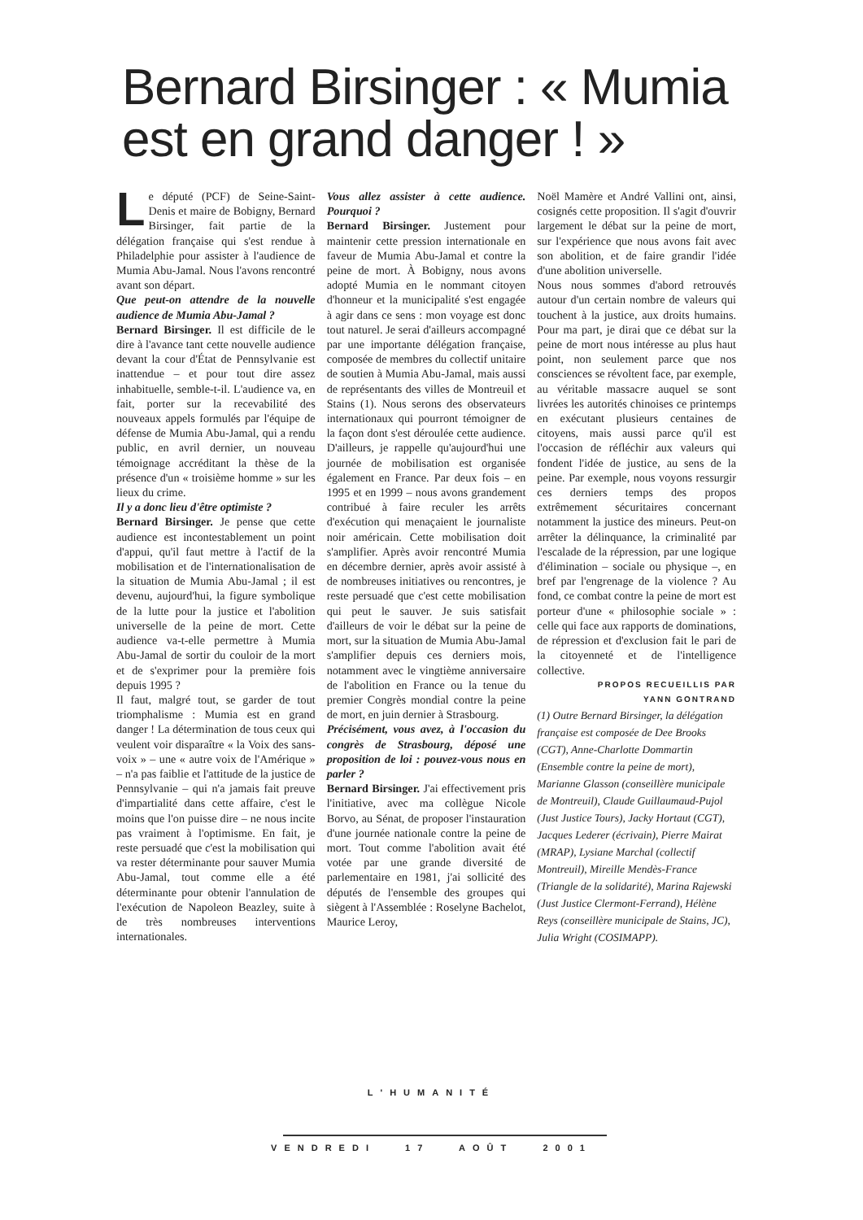Bernard Birsinger : « Mumia est en grand danger ! »
Le député (PCF) de Seine-Saint-Denis et maire de Bobigny, Bernard Birsinger, fait partie de la délégation française qui s'est rendue à Philadelphie pour assister à l'audience de Mumia Abu-Jamal. Nous l'avons rencontré avant son départ.
Que peut-on attendre de la nouvelle audience de Mumia Abu-Jamal ?
Bernard Birsinger. Il est difficile de le dire à l'avance tant cette nouvelle audience devant la cour d'État de Pennsylvanie est inattendue – et pour tout dire assez inhabituelle, semble-t-il. L'audience va, en fait, porter sur la recevabilité des nouveaux appels formulés par l'équipe de défense de Mumia Abu-Jamal, qui a rendu public, en avril dernier, un nouveau témoignage accréditant la thèse de la présence d'un « troisième homme » sur les lieux du crime.
Il y a donc lieu d'être optimiste ?
Bernard Birsinger. Je pense que cette audience est incontestablement un point d'appui, qu'il faut mettre à l'actif de la mobilisation et de l'internationalisation de la situation de Mumia Abu-Jamal ; il est devenu, aujourd'hui, la figure symbolique de la lutte pour la justice et l'abolition universelle de la peine de mort. Cette audience va-t-elle permettre à Mumia Abu-Jamal de sortir du couloir de la mort et de s'exprimer pour la première fois depuis 1995 ?
Il faut, malgré tout, se garder de tout triomphalisme : Mumia est en grand danger ! La détermination de tous ceux qui veulent voir disparaître « la Voix des sans-voix » – une « autre voix de l'Amérique » – n'a pas faiblie et l'attitude de la justice de Pennsylvanie – qui n'a jamais fait preuve d'impartialité dans cette affaire, c'est le moins que l'on puisse dire – ne nous incite pas vraiment à l'optimisme. En fait, je reste persuadé que c'est la mobilisation qui va rester déterminante pour sauver Mumia Abu-Jamal, tout comme elle a été déterminante pour obtenir l'annulation de l'exécution de Napoleon Beazley, suite à de très nombreuses interventions internationales.
Vous allez assister à cette audience. Pourquoi ?
Bernard Birsinger. Justement pour maintenir cette pression internationale en faveur de Mumia Abu-Jamal et contre la peine de mort. À Bobigny, nous avons adopté Mumia en le nommant citoyen d'honneur et la municipalité s'est engagée à agir dans ce sens : mon voyage est donc tout naturel. Je serai d'ailleurs accompagné par une importante délégation française, composée de membres du collectif unitaire de soutien à Mumia Abu-Jamal, mais aussi de représentants des villes de Montreuil et Stains (1). Nous serons des observateurs internationaux qui pourront témoigner de la façon dont s'est déroulée cette audience. D'ailleurs, je rappelle qu'aujourd'hui une journée de mobilisation est organisée également en France. Par deux fois – en 1995 et en 1999 – nous avons grandement contribué à faire reculer les arrêts d'exécution qui menaçaient le journaliste noir américain. Cette mobilisation doit s'amplifier. Après avoir rencontré Mumia en décembre dernier, après avoir assisté à de nombreuses initiatives ou rencontres, je reste persuadé que c'est cette mobilisation qui peut le sauver. Je suis satisfait d'ailleurs de voir le débat sur la peine de mort, sur la situation de Mumia Abu-Jamal s'amplifier depuis ces derniers mois, notamment avec le vingtième anniversaire de l'abolition en France ou la tenue du premier Congrès mondial contre la peine de mort, en juin dernier à Strasbourg.
Précisément, vous avez, à l'occasion du congrès de Strasbourg, déposé une proposition de loi : pouvez-vous nous en parler ?
Bernard Birsinger. J'ai effectivement pris l'initiative, avec ma collègue Nicole Borvo, au Sénat, de proposer l'instauration d'une journée nationale contre la peine de mort. Tout comme l'abolition avait été votée par une grande diversité de parlementaire en 1981, j'ai sollicité des députés de l'ensemble des groupes qui siègent à l'Assemblée : Roselyne Bachelot, Maurice Leroy,
Noël Mamère et André Vallini ont, ainsi, cosignés cette proposition. Il s'agit d'ouvrir largement le débat sur la peine de mort, sur l'expérience que nous avons fait avec son abolition, et de faire grandir l'idée d'une abolition universelle.
Nous nous sommes d'abord retrouvés autour d'un certain nombre de valeurs qui touchent à la justice, aux droits humains. Pour ma part, je dirai que ce débat sur la peine de mort nous intéresse au plus haut point, non seulement parce que nos consciences se révoltent face, par exemple, au véritable massacre auquel se sont livrées les autorités chinoises ce printemps en exécutant plusieurs centaines de citoyens, mais aussi parce qu'il est l'occasion de réfléchir aux valeurs qui fondent l'idée de justice, au sens de la peine. Par exemple, nous voyons ressurgir ces derniers temps des propos extrêmement sécuritaires concernant notamment la justice des mineurs. Peut-on arrêter la délinquance, la criminalité par l'escalade de la répression, par une logique d'élimination – sociale ou physique –, en bref par l'engrenage de la violence ? Au fond, ce combat contre la peine de mort est porteur d'une « philosophie sociale » : celle qui face aux rapports de dominations, de répression et d'exclusion fait le pari de la citoyenneté et de l'intelligence collective.
PROPOS RECUEILLIS PAR
YANN GONTRAND
(1) Outre Bernard Birsinger, la délégation française est composée de Dee Brooks (CGT), Anne-Charlotte Dommartin (Ensemble contre la peine de mort), Marianne Glasson (conseillère municipale de Montreuil), Claude Guillaumaud-Pujol (Just Justice Tours), Jacky Hortaut (CGT), Jacques Lederer (écrivain), Pierre Mairat (MRAP), Lysiane Marchal (collectif Montreuil), Mireille Mendès-France (Triangle de la solidarité), Marina Rajewski (Just Justice Clermont-Ferrand), Hélène Reys (conseillère municipale de Stains, JC), Julia Wright (COSIMAPP).
L'HUMANITÉ
VENDREDI 17 AOÛT 2001